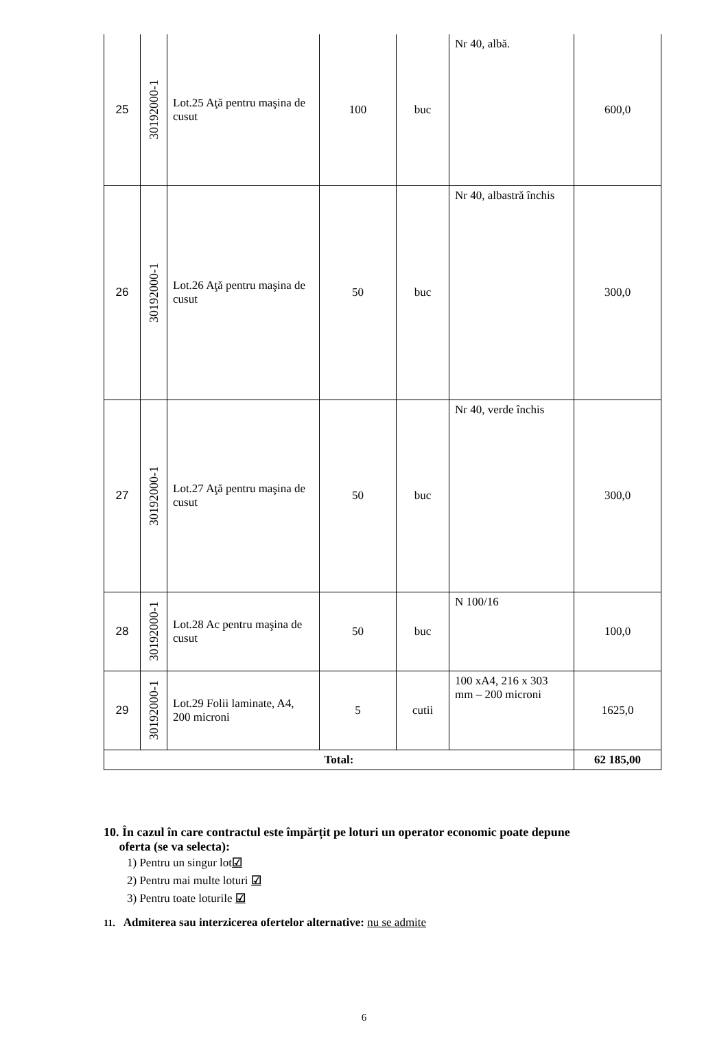| 25 | 30192000-1 | Lot.25 Aţă pentru maşina de cusut | 100 | buc | Nr 40, albă. | 600,0 |
| 26 | 30192000-1 | Lot.26 Aţă pentru maşina de cusut | 50 | buc | Nr 40, albastră închis | 300,0 |
| 27 | 30192000-1 | Lot.27 Aţă pentru maşina de cusut | 50 | buc | Nr 40, verde închis | 300,0 |
| 28 | 30192000-1 | Lot.28 Ac pentru maşina de cusut | 50 | buc | N 100/16 | 100,0 |
| 29 | 30192000-1 | Lot.29 Folii laminate, A4, 200 microni | 5 | cutii | 100 xA4, 216 x 303 mm – 200 microni | 1625,0 |
| Total: | | | | | | 62 185,00 |
10. În cazul în care contractul este împărțit pe loturi un operator economic poate depune
oferta (se va selecta):
1) Pentru un singur lot☑
2) Pentru mai multe loturi ☑
3) Pentru toate loturile ☑
11. Admiterea sau interzicerea ofertelor alternative: nu se admite
6